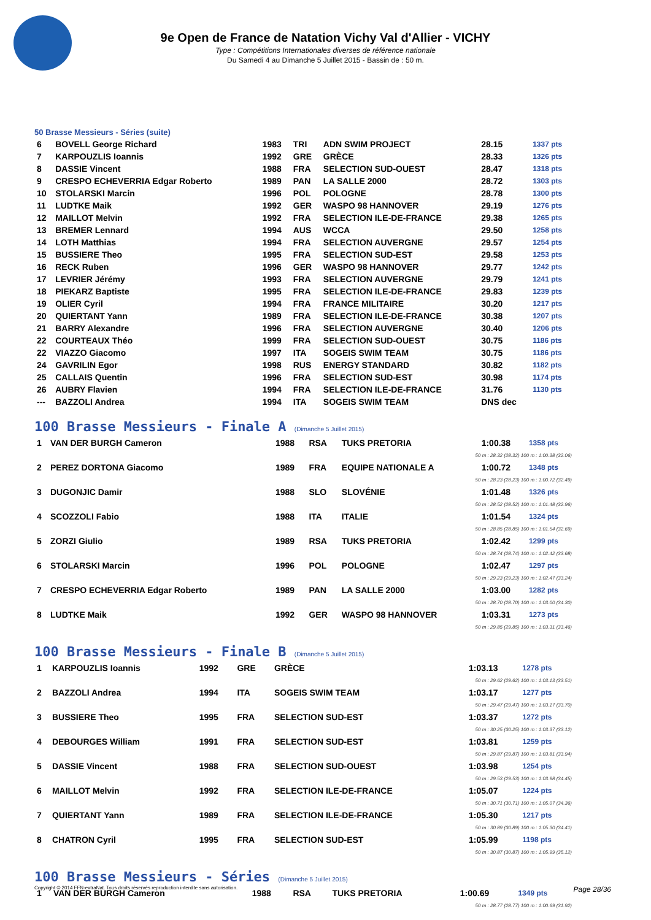9e Open de France de Natation Vichy Val d'Allier - VICHY
Type : Compétitions Internationales diverses de référence nationale
Du Samedi 4 au Dimanche 5 Juillet 2015 - Bassin de : 50 m.
50 Brasse Messieurs - Séries (suite)
| 6 | BOVELL George Richard | 1983 | TRI | ADN SWIM PROJECT | 28.15 | 1337 pts |
| 7 | KARPOUZLIS Ioannis | 1992 | GRE | GRÈCE | 28.33 | 1326 pts |
| 8 | DASSIE Vincent | 1988 | FRA | SELECTION SUD-OUEST | 28.47 | 1318 pts |
| 9 | CRESPO ECHEVERRIA Edgar Roberto | 1989 | PAN | LA SALLE 2000 | 28.72 | 1303 pts |
| 10 | STOLARSKI Marcin | 1996 | POL | POLOGNE | 28.78 | 1300 pts |
| 11 | LUDTKE Maik | 1992 | GER | WASPO 98 HANNOVER | 29.19 | 1276 pts |
| 12 | MAILLOT Melvin | 1992 | FRA | SELECTION ILE-DE-FRANCE | 29.38 | 1265 pts |
| 13 | BREMER Lennard | 1994 | AUS | WCCA | 29.50 | 1258 pts |
| 14 | LOTH Matthias | 1994 | FRA | SELECTION AUVERGNE | 29.57 | 1254 pts |
| 15 | BUSSIERE Theo | 1995 | FRA | SELECTION SUD-EST | 29.58 | 1253 pts |
| 16 | RECK Ruben | 1996 | GER | WASPO 98 HANNOVER | 29.77 | 1242 pts |
| 17 | LEVRIER Jérémy | 1993 | FRA | SELECTION AUVERGNE | 29.79 | 1241 pts |
| 18 | PIEKARZ Baptiste | 1995 | FRA | SELECTION ILE-DE-FRANCE | 29.83 | 1239 pts |
| 19 | OLIER Cyril | 1994 | FRA | FRANCE MILITAIRE | 30.20 | 1217 pts |
| 20 | QUIERTANT Yann | 1989 | FRA | SELECTION ILE-DE-FRANCE | 30.38 | 1207 pts |
| 21 | BARRY Alexandre | 1996 | FRA | SELECTION AUVERGNE | 30.40 | 1206 pts |
| 22 | COURTEAUX Théo | 1999 | FRA | SELECTION SUD-OUEST | 30.75 | 1186 pts |
| 22 | VIAZZO Giacomo | 1997 | ITA | SOGEIS SWIM TEAM | 30.75 | 1186 pts |
| 24 | GAVRILIN Egor | 1998 | RUS | ENERGY STANDARD | 30.82 | 1182 pts |
| 25 | CALLAIS Quentin | 1996 | FRA | SELECTION SUD-EST | 30.98 | 1174 pts |
| 26 | AUBRY Flavien | 1994 | FRA | SELECTION ILE-DE-FRANCE | 31.76 | 1130 pts |
| --- | BAZZOLI Andrea | 1994 | ITA | SOGEIS SWIM TEAM | DNS dec | |
100 Brasse Messieurs - Finale A (Dimanche 5 Juillet 2015)
| 1 | VAN DER BURGH Cameron | 1988 | RSA | TUKS PRETORIA | 1:00.38 | 1358 pts |
| 50 m : 28.32 (28.32) 100 m : 1:00.38 (32.06) | | | | | | |
| 2 | PEREZ DORTONA Giacomo | 1989 | FRA | EQUIPE NATIONALE A | 1:00.72 | 1348 pts |
| 50 m : 28.23 (28.23) 100 m : 1:00.72 (32.49) | | | | | | |
| 3 | DUGONJIC Damir | 1988 | SLO | SLOVÉNIE | 1:01.48 | 1326 pts |
| 50 m : 28.52 (28.52) 100 m : 1:01.48 (32.96) | | | | | | |
| 4 | SCOZZOLI Fabio | 1988 | ITA | ITALIE | 1:01.54 | 1324 pts |
| 50 m : 28.85 (28.85) 100 m : 1:01.54 (32.69) | | | | | | |
| 5 | ZORZI Giulio | 1989 | RSA | TUKS PRETORIA | 1:02.42 | 1299 pts |
| 50 m : 28.74 (28.74) 100 m : 1:02.42 (33.68) | | | | | | |
| 6 | STOLARSKI Marcin | 1996 | POL | POLOGNE | 1:02.47 | 1297 pts |
| 50 m : 29.23 (29.23) 100 m : 1:02.47 (33.24) | | | | | | |
| 7 | CRESPO ECHEVERRIA Edgar Roberto | 1989 | PAN | LA SALLE 2000 | 1:03.00 | 1282 pts |
| 50 m : 28.70 (28.70) 100 m : 1:03.00 (34.30) | | | | | | |
| 8 | LUDTKE Maik | 1992 | GER | WASPO 98 HANNOVER | 1:03.31 | 1273 pts |
| 50 m : 29.85 (29.85) 100 m : 1:03.31 (33.46) | | | | | | |
100 Brasse Messieurs - Finale B (Dimanche 5 Juillet 2015)
| 1 | KARPOUZLIS Ioannis | 1992 | GRE | GRÈCE | 1:03.13 | 1278 pts |
| 50 m : 29.62 (29.62) 100 m : 1:03.13 (33.51) | | | | | | |
| 2 | BAZZOLI Andrea | 1994 | ITA | SOGEIS SWIM TEAM | 1:03.17 | 1277 pts |
| 50 m : 29.47 (29.47) 100 m : 1:03.17 (33.70) | | | | | | |
| 3 | BUSSIERE Theo | 1995 | FRA | SELECTION SUD-EST | 1:03.37 | 1272 pts |
| 50 m : 30.25 (30.25) 100 m : 1:03.37 (33.12) | | | | | | |
| 4 | DEBOURGES William | 1991 | FRA | SELECTION SUD-EST | 1:03.81 | 1259 pts |
| 50 m : 29.87 (29.87) 100 m : 1:03.81 (33.94) | | | | | | |
| 5 | DASSIE Vincent | 1988 | FRA | SELECTION SUD-OUEST | 1:03.98 | 1254 pts |
| 50 m : 29.53 (29.53) 100 m : 1:03.98 (34.45) | | | | | | |
| 6 | MAILLOT Melvin | 1992 | FRA | SELECTION ILE-DE-FRANCE | 1:05.07 | 1224 pts |
| 50 m : 30.71 (30.71) 100 m : 1:05.07 (34.36) | | | | | | |
| 7 | QUIERTANT Yann | 1989 | FRA | SELECTION ILE-DE-FRANCE | 1:05.30 | 1217 pts |
| 50 m : 30.89 (30.89) 100 m : 1:05.30 (34.41) | | | | | | |
| 8 | CHATRON Cyril | 1995 | FRA | SELECTION SUD-EST | 1:05.99 | 1198 pts |
| 50 m : 30.87 (30.87) 100 m : 1:05.99 (35.12) | | | | | | |
100 Brasse Messieurs - Séries (Dimanche 5 Juillet 2015)
| 1 | VAN DER BURGH Cameron | 1988 | RSA | TUKS PRETORIA | 1:00.69 | 1349 pts |
| 50 m : 28.77 (28.77) 100 m : 1:00.69 (31.92) | | | | | | |
Copyright © 2014 FFN-extraNat. Tous droits réservés reproduction interdite sans autorisation. Page 28/36